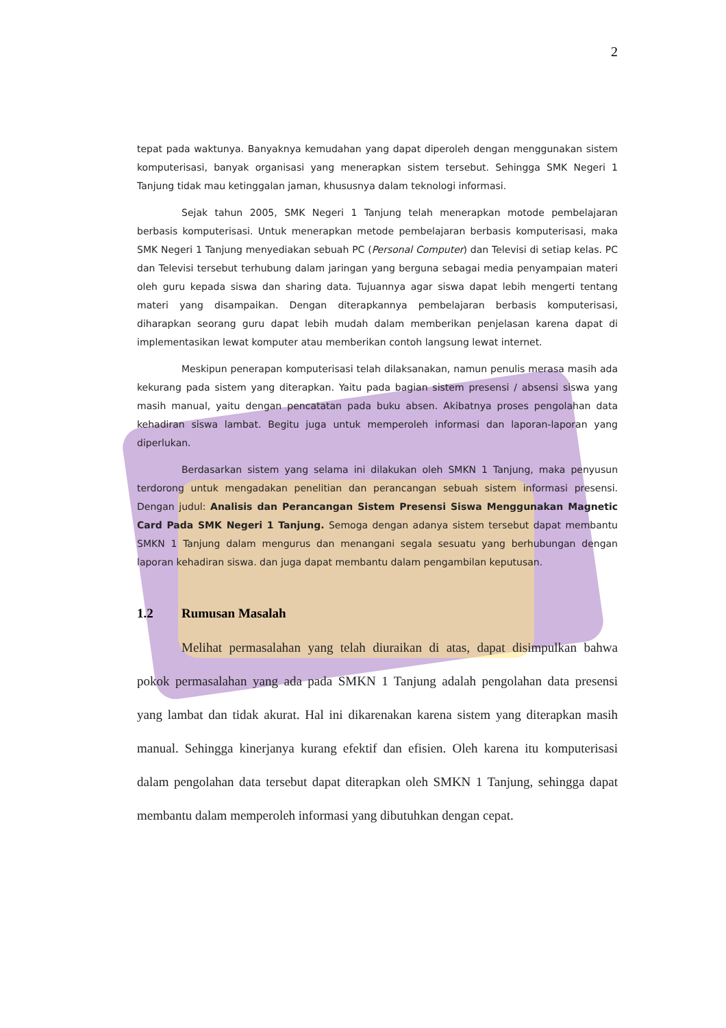2
tepat pada waktunya. Banyaknya kemudahan yang dapat diperoleh dengan menggunakan sistem komputerisasi, banyak organisasi yang menerapkan sistem tersebut. Sehingga SMK Negeri 1 Tanjung tidak mau ketinggalan jaman, khususnya dalam teknologi informasi.
Sejak tahun 2005, SMK Negeri 1 Tanjung telah menerapkan motode pembelajaran berbasis komputerisasi. Untuk menerapkan metode pembelajaran berbasis komputerisasi, maka SMK Negeri 1 Tanjung menyediakan sebuah PC (Personal Computer) dan Televisi di setiap kelas. PC dan Televisi tersebut terhubung dalam jaringan yang berguna sebagai media penyampaian materi oleh guru kepada siswa dan sharing data. Tujuannya agar siswa dapat lebih mengerti tentang materi yang disampaikan. Dengan diterapkannya pembelajaran berbasis komputerisasi, diharapkan seorang guru dapat lebih mudah dalam memberikan penjelasan karena dapat di implementasikan lewat komputer atau memberikan contoh langsung lewat internet.
Meskipun penerapan komputerisasi telah dilaksanakan, namun penulis merasa masih ada kekurang pada sistem yang diterapkan. Yaitu pada bagian sistem presensi / absensi siswa yang masih manual, yaitu dengan pencatatan pada buku absen. Akibatnya proses pengolahan data kehadiran siswa lambat. Begitu juga untuk memperoleh informasi dan laporan-laporan yang diperlukan.
Berdasarkan sistem yang selama ini dilakukan oleh SMKN 1 Tanjung, maka penyusun terdorong untuk mengadakan penelitian dan perancangan sebuah sistem informasi presensi. Dengan judul: Analisis dan Perancangan Sistem Presensi Siswa Menggunakan Magnetic Card Pada SMK Negeri 1 Tanjung. Semoga dengan adanya sistem tersebut dapat membantu SMKN 1 Tanjung dalam mengurus dan menangani segala sesuatu yang berhubungan dengan laporan kehadiran siswa. dan juga dapat membantu dalam pengambilan keputusan.
1.2 Rumusan Masalah
Melihat permasalahan yang telah diuraikan di atas, dapat disimpulkan bahwa pokok permasalahan yang ada pada SMKN 1 Tanjung adalah pengolahan data presensi yang lambat dan tidak akurat. Hal ini dikarenakan karena sistem yang diterapkan masih manual. Sehingga kinerjanya kurang efektif dan efisien. Oleh karena itu komputerisasi dalam pengolahan data tersebut dapat diterapkan oleh SMKN 1 Tanjung, sehingga dapat membantu dalam memperoleh informasi yang dibutuhkan dengan cepat.